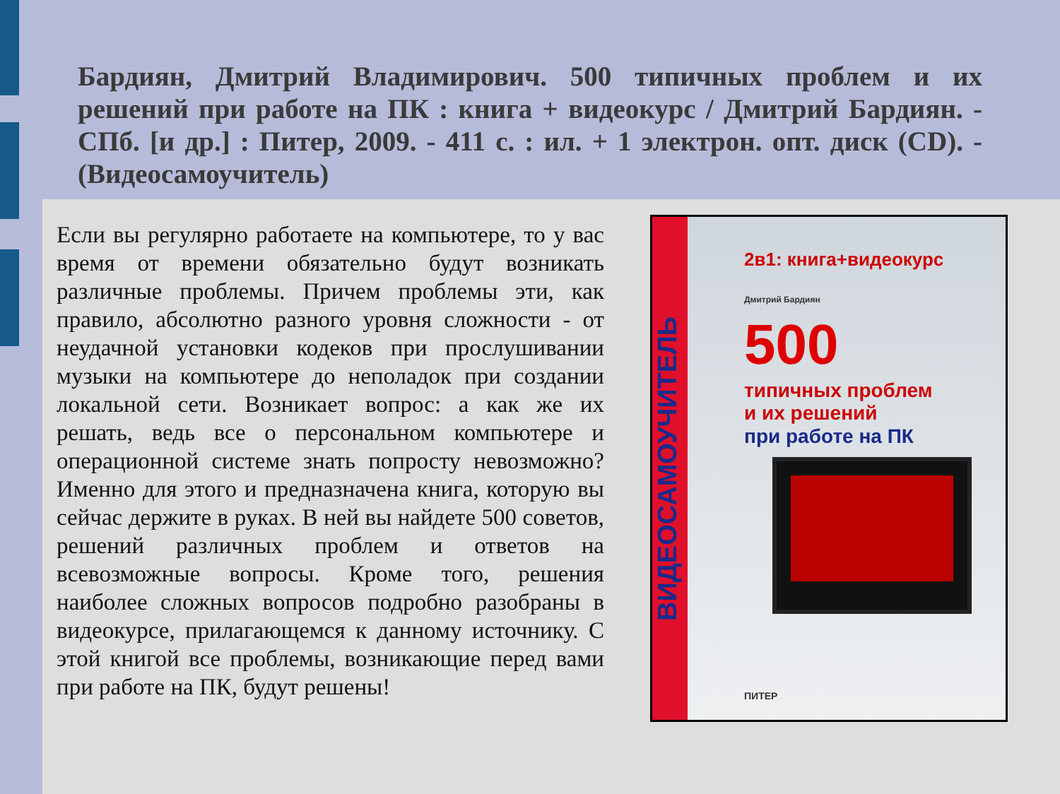Бардиян, Дмитрий Владимирович. 500 типичных проблем и их решений при работе на ПК : книга + видеокурс / Дмитрий Бардиян. - СПб. [и др.] : Питер, 2009. - 411 с. : ил. + 1 электрон. опт. диск (CD). - (Видеосамоучитель)
Если вы регулярно работаете на компьютере, то у вас время от времени обязательно будут возникать различные проблемы. Причем проблемы эти, как правило, абсолютно разного уровня сложности - от неудачной установки кодеков при прослушивании музыки на компьютере до неполадок при создании локальной сети. Возникает вопрос: а как же их решать, ведь все о персональном компьютере и операционной системе знать попросту невозможно? Именно для этого и предназначена книга, которую вы сейчас держите в руках. В ней вы найдете 500 советов, решений различных проблем и ответов на всевозможные вопросы. Кроме того, решения наиболее сложных вопросов подробно разобраны в видеокурсе, прилагающемся к данному источнику. С этой книгой все проблемы, возникающие перед вами при работе на ПК, будут решены!
ВИДЕОСАМОУЧИТЕЛЬ
2в1: книга+видеокурс
Дмитрий Бардиян
500
типичных проблем
и их решений
при работе на ПК
ПИТЕР